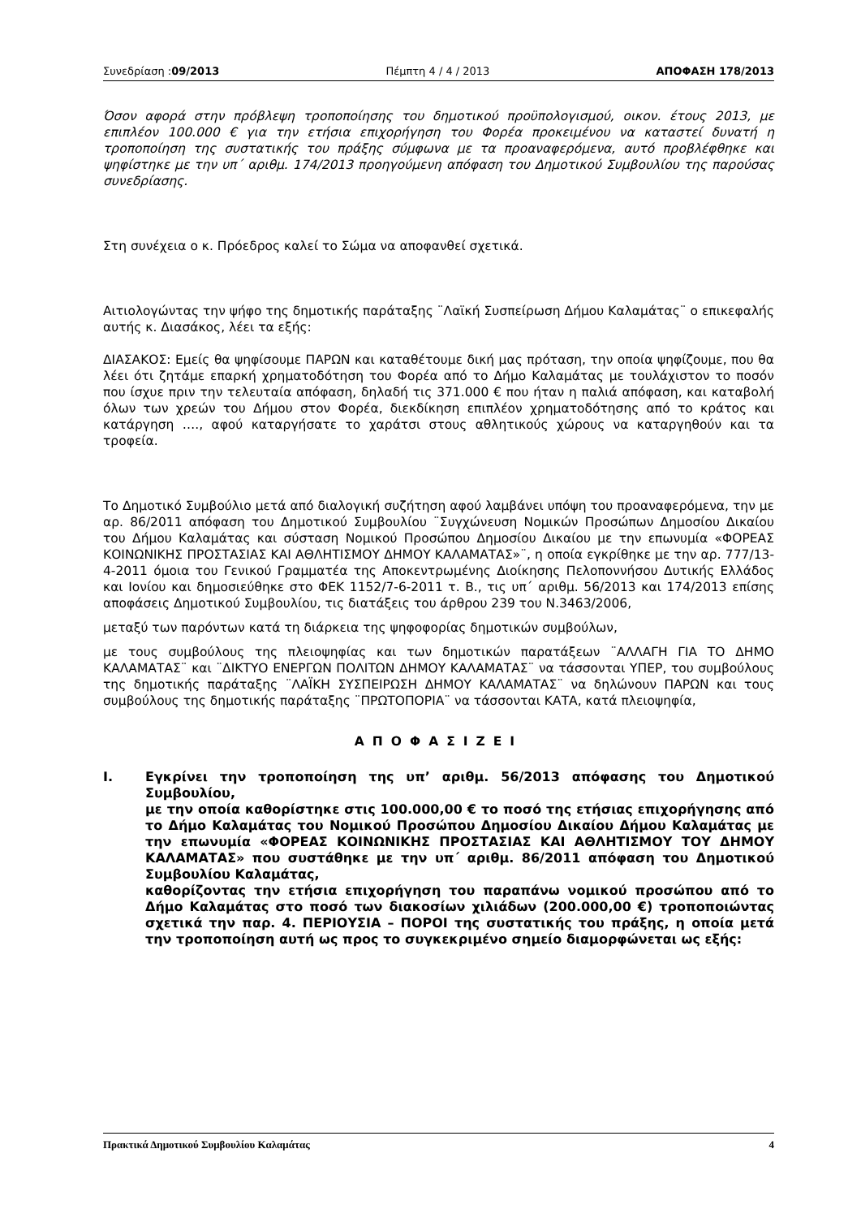Συνεδρίαση :09/2013 Πέμπτη 4 / 4 / 2013 ΑΠΟΦΑΣΗ 178/2013
Όσον αφορά στην πρόβλεψη τροποποίησης του δημοτικού προϋπολογισμού, οικον. έτους 2013, με επιπλέον 100.000 € για την ετήσια επιχορήγηση του Φορέα προκειμένου να καταστεί δυνατή η τροποποίηση της συστατικής του πράξης σύμφωνα με τα προαναφερόμενα, αυτό προβλέφθηκε και ψηφίστηκε με την υπ΄ αριθμ. 174/2013 προηγούμενη απόφαση του Δημοτικού Συμβουλίου της παρούσας συνεδρίασης.
Στη συνέχεια ο κ. Πρόεδρος καλεί το Σώμα να αποφανθεί σχετικά.
Αιτιολογώντας την ψήφο της δημοτικής παράταξης ¨Λαϊκή Συσπείρωση Δήμου Καλαμάτας¨ ο επικεφαλής αυτής κ. Διασάκος, λέει τα εξής:
ΔΙΑΣΑΚΟΣ: Εμείς θα ψηφίσουμε ΠΑΡΩΝ και καταθέτουμε δική μας πρόταση, την οποία ψηφίζουμε, που θα λέει ότι ζητάμε επαρκή χρηματοδότηση του Φορέα από το Δήμο Καλαμάτας με τουλάχιστον το ποσόν που ίσχυε πριν την τελευταία απόφαση, δηλαδή τις 371.000 € που ήταν η παλιά απόφαση, και καταβολή όλων των χρεών του Δήμου στον Φορέα, διεκδίκηση επιπλέον χρηματοδότησης από το κράτος και κατάργηση …., αφού καταργήσατε το χαράτσι στους αθλητικούς χώρους να καταργηθούν και τα τροφεία.
Το Δημοτικό Συμβούλιο μετά από διαλογική συζήτηση αφού λαμβάνει υπόψη του προαναφερόμενα, την με αρ. 86/2011 απόφαση του Δημοτικού Συμβουλίου ¨Συγχώνευση Νομικών Προσώπων Δημοσίου Δικαίου του Δήμου Καλαμάτας και σύσταση Νομικού Προσώπου Δημοσίου Δικαίου με την επωνυμία «ΦΟΡΕΑΣ ΚΟΙΝΩΝΙΚΗΣ ΠΡΟΣΤΑΣΙΑΣ ΚΑΙ ΑΘΛΗΤΙΣΜΟΥ ΔΗΜΟΥ ΚΑΛΑΜΑΤΑΣ»¨, η οποία εγκρίθηκε με την αρ. 777/13-4-2011 όμοια του Γενικού Γραμματέα της Αποκεντρωμένης Διοίκησης Πελοποννήσου Δυτικής Ελλάδος και Ιονίου και δημοσιεύθηκε στο ΦΕΚ 1152/7-6-2011 τ. Β., τις υπ΄ αριθμ. 56/2013 και 174/2013 επίσης αποφάσεις Δημοτικού Συμβουλίου, τις διατάξεις του άρθρου 239 του Ν.3463/2006,
μεταξύ των παρόντων κατά τη διάρκεια της ψηφοφορίας δημοτικών συμβούλων,
με τους συμβούλους της πλειοψηφίας και των δημοτικών παρατάξεων ¨ΑΛΛΑΓΗ ΓΙΑ ΤΟ ΔΗΜΟ ΚΑΛΑΜΑΤΑΣ¨ και ¨ΔΙΚΤΥΟ ΕΝΕΡΓΩΝ ΠΟΛΙΤΩΝ ΔΗΜΟΥ ΚΑΛΑΜΑΤΑΣ¨ να τάσσονται ΥΠΕΡ, του συμβούλους της δημοτικής παράταξης ¨ΛΑΪΚΗ ΣΥΣΠΕΙΡΩΣΗ ΔΗΜΟΥ ΚΑΛΑΜΑΤΑΣ¨ να δηλώνουν ΠΑΡΩΝ και τους συμβούλους της δημοτικής παράταξης ¨ΠΡΩΤΟΠΟΡΙΑ¨ να τάσσονται ΚΑΤΑ, κατά πλειοψηφία,
ΑΠΟΦΑΣΙΖΕΙ
I. Εγκρίνει την τροποποίηση της υπ’ αριθμ. 56/2013 απόφασης του Δημοτικού Συμβουλίου,
με την οποία καθορίστηκε στις 100.000,00 € το ποσό της ετήσιας επιχορήγησης από το Δήμο Καλαμάτας του Νομικού Προσώπου Δημοσίου Δικαίου Δήμου Καλαμάτας με την επωνυμία «ΦΟΡΕΑΣ ΚΟΙΝΩΝΙΚΗΣ ΠΡΟΣΤΑΣΙΑΣ ΚΑΙ ΑΘΛΗΤΙΣΜΟΥ ΤΟΥ ΔΗΜΟΥ ΚΑΛΑΜΑΤΑΣ» που συστάθηκε με την υπ΄ αριθμ. 86/2011 απόφαση του Δημοτικού Συμβουλίου Καλαμάτας,
καθορίζοντας την ετήσια επιχορήγηση του παραπάνω νομικού προσώπου από το Δήμο Καλαμάτας στο ποσό των διακοσίων χιλιάδων (200.000,00 €) τροποποιώντας σχετικά την παρ. 4. ΠΕΡΙΟΥΣΙΑ – ΠΟΡΟΙ της συστατικής του πράξης, η οποία μετά την τροποποίηση αυτή ως προς το συγκεκριμένο σημείο διαμορφώνεται ως εξής:
Πρακτικά Δημοτικού Συμβουλίου Καλαμάτας 4